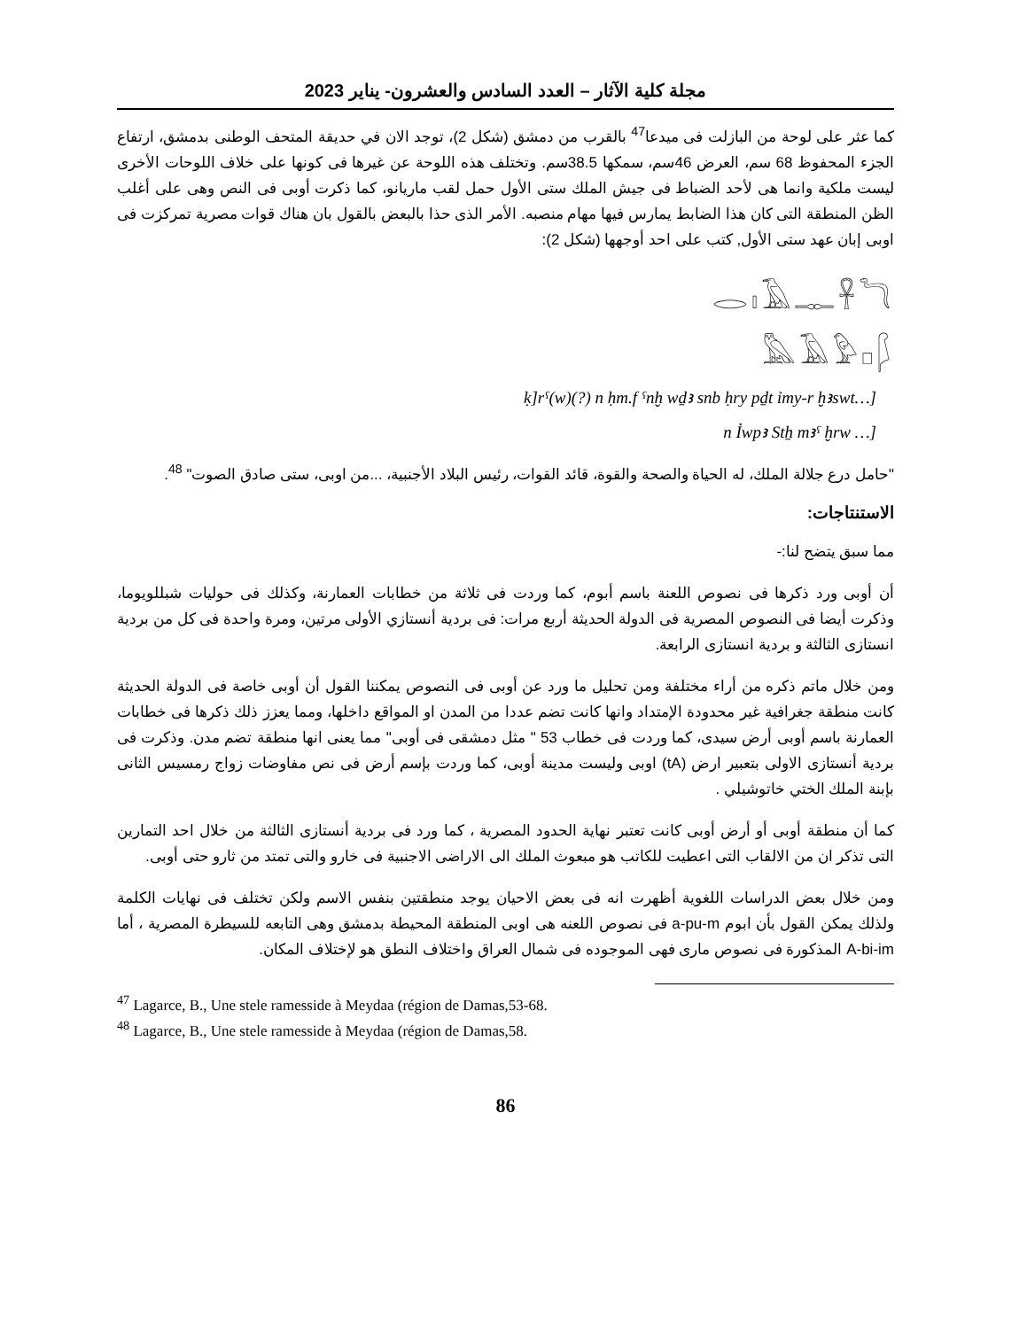مجلة كلية الآثار – العدد السادس والعشرون- يناير 2023
كما عثر على لوحة من البازلت فى ميدعا<sup>47</sup> بالقرب من دمشق (شكل 2)، توجد الان في حديقة المتحف الوطنى بدمشق، ارتفاع الجزء المحفوظ 68 سم، العرض 46سم، سمكها 38.5سم. وتختلف هذه اللوحة عن غيرها فى كونها على خلاف اللوحات الأخرى ليست ملكية وانما هى لأحد الضباط فى جيش الملك ستى الأول حمل لقب ماريانو، كما ذكرت أوبى فى النص وهى على أغلب الظن المنطقة التى كان هذا الضابط يمارس فيها مهام منصبه. الأمر الذى حذا بالبعض بالقول بان هناك قوات مصرية تمركزت فى اوبى إبان عهد ستى الأول, كتب على احد أوجهها (شكل 2):
𓂋𓏤𓄿𓊃𓋹𓆓
𓅓𓄿𓅱𓊪𓆄
ḳ]rˁ(w)(?) n ḥm.f ˁnḫ wḏꜣ snb ḥry pḏt ỉmy-r ḫꜣswt…]
n Ỉwpꜣ Stẖ mꜣˁ ḫrw …]
"حامل درع جلالة الملك، له الحياة والصحة والقوة، قائد القوات، رئيس البلاد الأجنبية، ...من اوبى، ستى صادق الصوت" <sup>48</sup>.
الاستنتاجات:
مما سبق يتضح لنا:-
أن أوبى ورد ذكرها فى نصوص اللعنة باسم أبوم، كما وردت فى ثلاثة من خطابات العمارنة، وكذلك فى حوليات شبللويوما، وذكرت أيضا فى النصوص المصرية فى الدولة الحديثة أربع مرات: فى بردية أنستازي الأولى مرتين، ومرة واحدة فى كل من بردية انستازى الثالثة و بردية انستازى الرابعة.
ومن خلال ماتم ذكره من أراء مختلفة ومن تحليل ما ورد عن أوبى فى النصوص يمكننا القول أن أوبى خاصة فى الدولة الحديثة كانت منطقة جغرافية غير محدودة الإمتداد وانها كانت تضم عددا من المدن او المواقع داخلها، ومما يعزز ذلك ذكرها فى خطابات العمارنة باسم أوبى أرض سيدى، كما وردت فى خطاب 53 " مثل دمشقى فى أوبى" مما يعنى انها منطقة تضم مدن. وذكرت فى بردية أنستازى الاولى بتعبير ارض (tA) اوبى وليست مدينة أوبى، كما وردت بإسم أرض فى نص مفاوضات زواج رمسيس الثانى بإبنة الملك الختي خاتوشيلي .
كما أن منطقة أوبى أو أرض أوبى كانت تعتبر نهاية الحدود المصرية ، كما ورد فى بردية أنستازى الثالثة من خلال احد التمارين التى تذكر ان من الالقاب التى اعطيت للكاتب هو مبعوث الملك الى الاراضى الاجنبية فى خارو والتى تمتد من ثارو حتى أوبى.
ومن خلال بعض الدراسات اللغوية أظهرت انه فى بعض الاحيان يوجد منطقتين بنفس الاسم ولكن تختلف فى نهايات الكلمة ولذلك يمكن القول بأن ابوم a-pu-m فى نصوص اللعنه هى اوبى المنطقة المحيطة بدمشق وهى التابعه للسيطرة المصرية ، أما A-bi-im المذكورة فى نصوص مارى فهى الموجوده فى شمال العراق واختلاف النطق هو لإختلاف المكان.
<sup>47</sup> Lagarce, B., Une stele ramesside à Meydaa (région de Damas,53-68.
<sup>48</sup> Lagarce, B., Une stele ramesside à Meydaa (région de Damas,58.
86